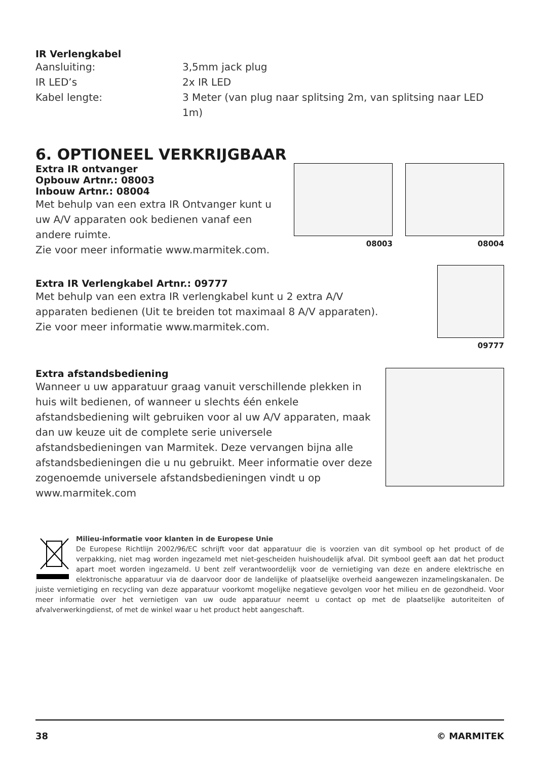IR Verlengkabel
| Aansluiting: | 3,5mm jack plug |
| IR LED’s | 2x IR LED |
| Kabel lengte: | 3 Meter (van plug naar splitsing 2m, van splitsing naar LED 1m) |
6. OPTIONEEL VERKRIJGBAAR
Extra IR ontvanger
Opbouw Artnr.: 08003
Inbouw Artnr.: 08004
Met behulp van een extra IR Ontvanger kunt u uw A/V apparaten ook bedienen vanaf een andere ruimte.
Zie voor meer informatie www.marmitek.com.
08003 08004
Extra IR Verlengkabel Artnr.: 09777
Met behulp van een extra IR verlengkabel kunt u 2 extra A/V apparaten bedienen (Uit te breiden tot maximaal 8 A/V apparaten). Zie voor meer informatie www.marmitek.com.
09777
Extra afstandsbediening
Wanneer u uw apparatuur graag vanuit verschillende plekken in huis wilt bedienen, of wanneer u slechts één enkele afstandsbediening wilt gebruiken voor al uw A/V apparaten, maak dan uw keuze uit de complete serie universele afstandsbedieningen van Marmitek. Deze vervangen bijna alle afstandsbedieningen die u nu gebruikt. Meer informatie over deze zogenoemde universele afstandsbedieningen vindt u op www.marmitek.com
Milieu-informatie voor klanten in de Europese Unie
De Europese Richtlijn 2002/96/EC schrijft voor dat apparatuur die is voorzien van dit symbool op het product of de verpakking, niet mag worden ingezameld met niet-gescheiden huishoudelijk afval. Dit symbool geeft aan dat het product apart moet worden ingezameld. U bent zelf verantwoordelijk voor de vernietiging van deze en andere elektrische en elektronische apparatuur via de daarvoor door de landelijke of plaatselijke overheid aangewezen inzamelingskanalen. De juiste vernietiging en recycling van deze apparatuur voorkomt mogelijke negatieve gevolgen voor het milieu en de gezondheid. Voor meer informatie over het vernietigen van uw oude apparatuur neemt u contact op met de plaatselijke autoriteiten of afvalverwerkingdienst, of met de winkel waar u het product hebt aangeschaft.
38 © MARMITEK